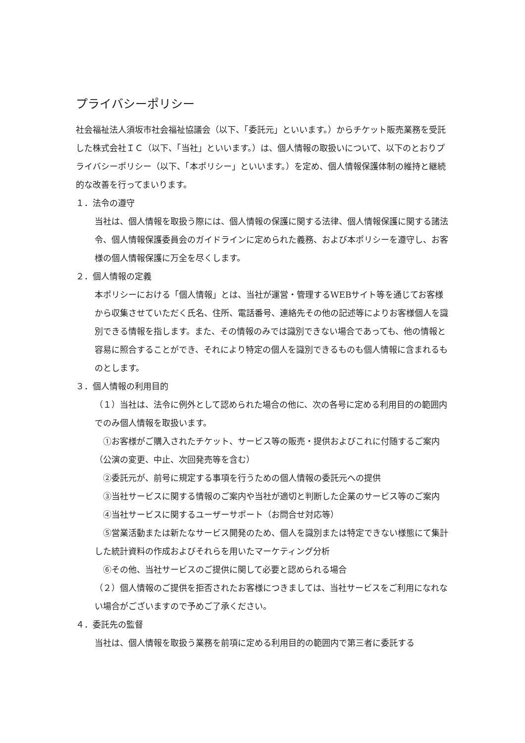プライバシーポリシー
社会福祉法人須坂市社会福祉協議会（以下、「委託元」といいます。）からチケット販売業務を受託した株式会社ＩＣ（以下、「当社」といいます。）は、個人情報の取扱いについて、以下のとおりプライバシーポリシー（以下、「本ポリシー」といいます。）を定め、個人情報保護体制の維持と継続的な改善を行ってまいります。
１．法令の遵守
当社は、個人情報を取扱う際には、個人情報の保護に関する法律、個人情報保護に関する諸法令、個人情報保護委員会のガイドラインに定められた義務、および本ポリシーを遵守し、お客様の個人情報保護に万全を尽くします。
２．個人情報の定義
本ポリシーにおける「個人情報」とは、当社が運営・管理するWEBサイト等を通じてお客様から収集させていただく氏名、住所、電話番号、連絡先その他の記述等によりお客様個人を識別できる情報を指します。また、その情報のみでは識別できない場合であっても、他の情報と容易に照合することができ、それにより特定の個人を識別できるものも個人情報に含まれるものとします。
３．個人情報の利用目的
（１）当社は、法令に例外として認められた場合の他に、次の各号に定める利用目的の範囲内でのみ個人情報を取扱います。
　①お客様がご購入されたチケット、サービス等の販売・提供およびこれに付随するご案内（公演の変更、中止、次回発売等を含む）
　②委託元が、前号に規定する事項を行うための個人情報の委託元への提供
　③当社サービスに関する情報のご案内や当社が適切と判断した企業のサービス等のご案内
　④当社サービスに関するユーザーサポート（お問合せ対応等）
　⑤営業活動または新たなサービス開発のため、個人を識別または特定できない様態にて集計した統計資料の作成およびそれらを用いたマーケティング分析
　⑥その他、当社サービスのご提供に関して必要と認められる場合
（２）個人情報のご提供を拒否されたお客様につきましては、当社サービスをご利用になれない場合がございますので予めご了承ください。
４．委託先の監督
当社は、個人情報を取扱う業務を前項に定める利用目的の範囲内で第三者に委託する